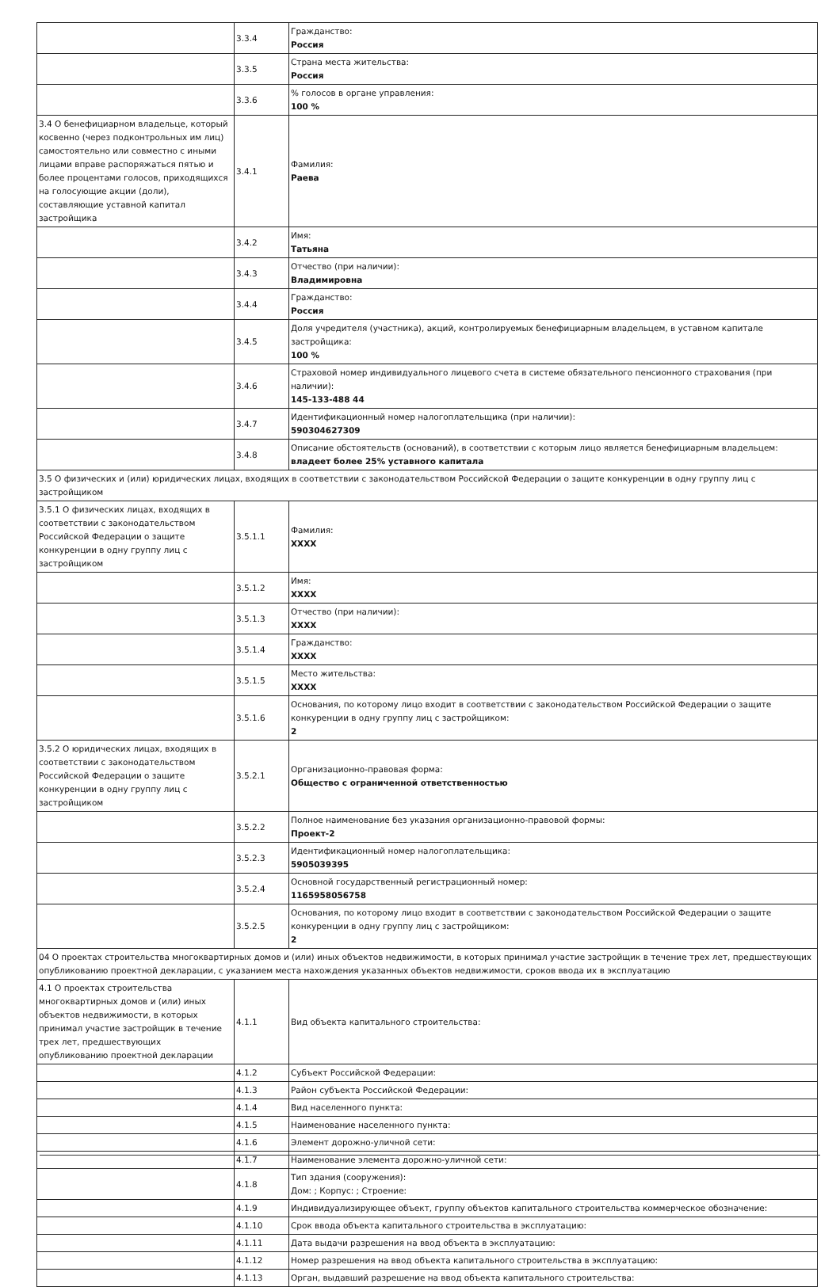| | 3.3.4 | Гражданство: Россия |
| | 3.3.5 | Страна места жительства: Россия |
| | 3.3.6 | % голосов в органе управления: 100 % |
| 3.4 О бенефициарном владельце, который косвенно (через подконтрольных им лиц) самостоятельно или совместно с иными лицами вправе распоряжаться пятью и более процентами голосов, приходящихся на голосующие акции (доли), составляющие уставной капитал застройщика | 3.4.1 | Фамилия: Раева |
| | 3.4.2 | Имя: Татьяна |
| | 3.4.3 | Отчество (при наличии): Владимировна |
| | 3.4.4 | Гражданство: Россия |
| | 3.4.5 | Доля учредителя (участника), акций, контролируемых бенефициарным владельцем, в уставном капитале застройщика: 100 % |
| | 3.4.6 | Страховой номер индивидуального лицевого счета в системе обязательного пенсионного страхования (при наличии): 145-133-488 44 |
| | 3.4.7 | Идентификационный номер налогоплательщика (при наличии): 590304627309 |
| | 3.4.8 | Описание обстоятельств (оснований), в соответствии с которым лицо является бенефициарным владельцем: владеет более 25% уставного капитала |
| 3.5 О физических и (или) юридических лицах, входящих в соответствии с законодательством Российской Федерации о защите конкуренции в одну группу лиц с застройщиком | | |
| 3.5.1 О физических лицах, входящих в соответствии с законодательством Российской Федерации о защите конкуренции в одну группу лиц с застройщиком | 3.5.1.1 | Фамилия: XXXX |
| | 3.5.1.2 | Имя: XXXX |
| | 3.5.1.3 | Отчество (при наличии): XXXX |
| | 3.5.1.4 | Гражданство: XXXX |
| | 3.5.1.5 | Место жительства: XXXX |
| | 3.5.1.6 | Основания, по которому лицо входит в соответствии с законодательством Российской Федерации о защите конкуренции в одну группу лиц с застройщиком: 2 |
| 3.5.2 О юридических лицах, входящих в соответствии с законодательством Российской Федерации о защите конкуренции в одну группу лиц с застройщиком | 3.5.2.1 | Организационно-правовая форма: Общество с ограниченной ответственностью |
| | 3.5.2.2 | Полное наименование без указания организационно-правовой формы: Проект-2 |
| | 3.5.2.3 | Идентификационный номер налогоплательщика: 5905039395 |
| | 3.5.2.4 | Основной государственный регистрационный номер: 1165958056758 |
| | 3.5.2.5 | Основания, по которому лицо входит в соответствии с законодательством Российской Федерации о защите конкуренции в одну группу лиц с застройщиком: 2 |
| 04 О проектах строительства многоквартирных домов и (или) иных объектов недвижимости, в которых принимал участие застройщик в течение трех лет, предшествующих опубликованию проектной декларации, с указанием места нахождения указанных объектов недвижимости, сроков ввода их в эксплуатацию | | |
| 4.1 О проектах строительства многоквартирных домов и (или) иных объектов недвижимости, в которых принимал участие застройщик в течение трех лет, предшествующих опубликованию проектной декларации | 4.1.1 | Вид объекта капитального строительства: |
| | 4.1.2 | Субъект Российской Федерации: |
| | 4.1.3 | Район субъекта Российской Федерации: |
| | 4.1.4 | Вид населенного пункта: |
| | 4.1.5 | Наименование населенного пункта: |
| | 4.1.6 | Элемент дорожно-уличной сети: |
| | 4.1.7 | Наименование элемента дорожно-уличной сети: |
| | 4.1.8 | Тип здания (сооружения): Дом: ; Корпус: ; Строение: |
| | 4.1.9 | Индивидуализирующее объект, группу объектов капитального строительства коммерческое обозначение: |
| | 4.1.10 | Срок ввода объекта капитального строительства в эксплуатацию: |
| | 4.1.11 | Дата выдачи разрешения на ввод объекта в эксплуатацию: |
| | 4.1.12 | Номер разрешения на ввод объекта капитального строительства в эксплуатацию: |
| | 4.1.13 | Орган, выдавший разрешение на ввод объекта капитального строительства: |